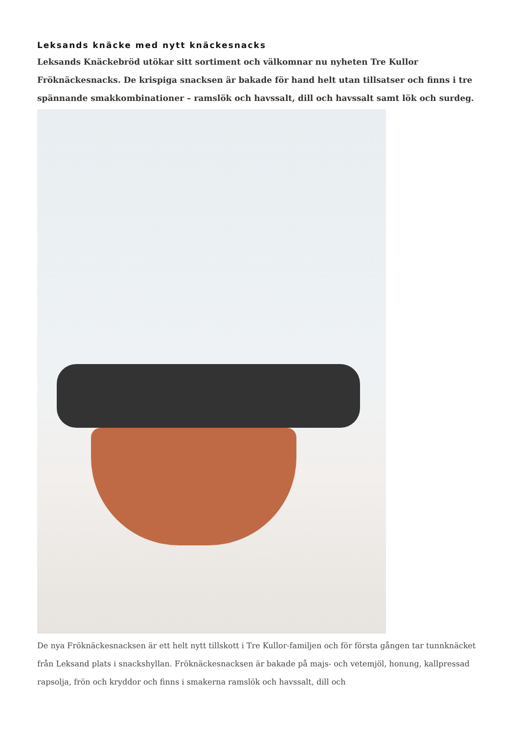Leksands knäcke med nytt knäckesnacks
Leksands Knäckebröd utökar sitt sortiment och välkomnar nu nyheten Tre Kullor Fröknäckesnacks. De krispiga snacksen är bakade för hand helt utan tillsatser och finns i tre spännande smakkombinationer – ramslök och havssalt, dill och havssalt samt lök och surdeg.
De nya Fröknäckesnacksen är ett helt nytt tillskott i Tre Kullor-familjen och för första gången tar tunnknäcket från Leksand plats i snackshyllan. Fröknäckesnacksen är bakade på majs- och vetemjöl, honung, kallpressad rapsolja, frön och kryddor och finns i smakerna ramslök och havssalt, dill och